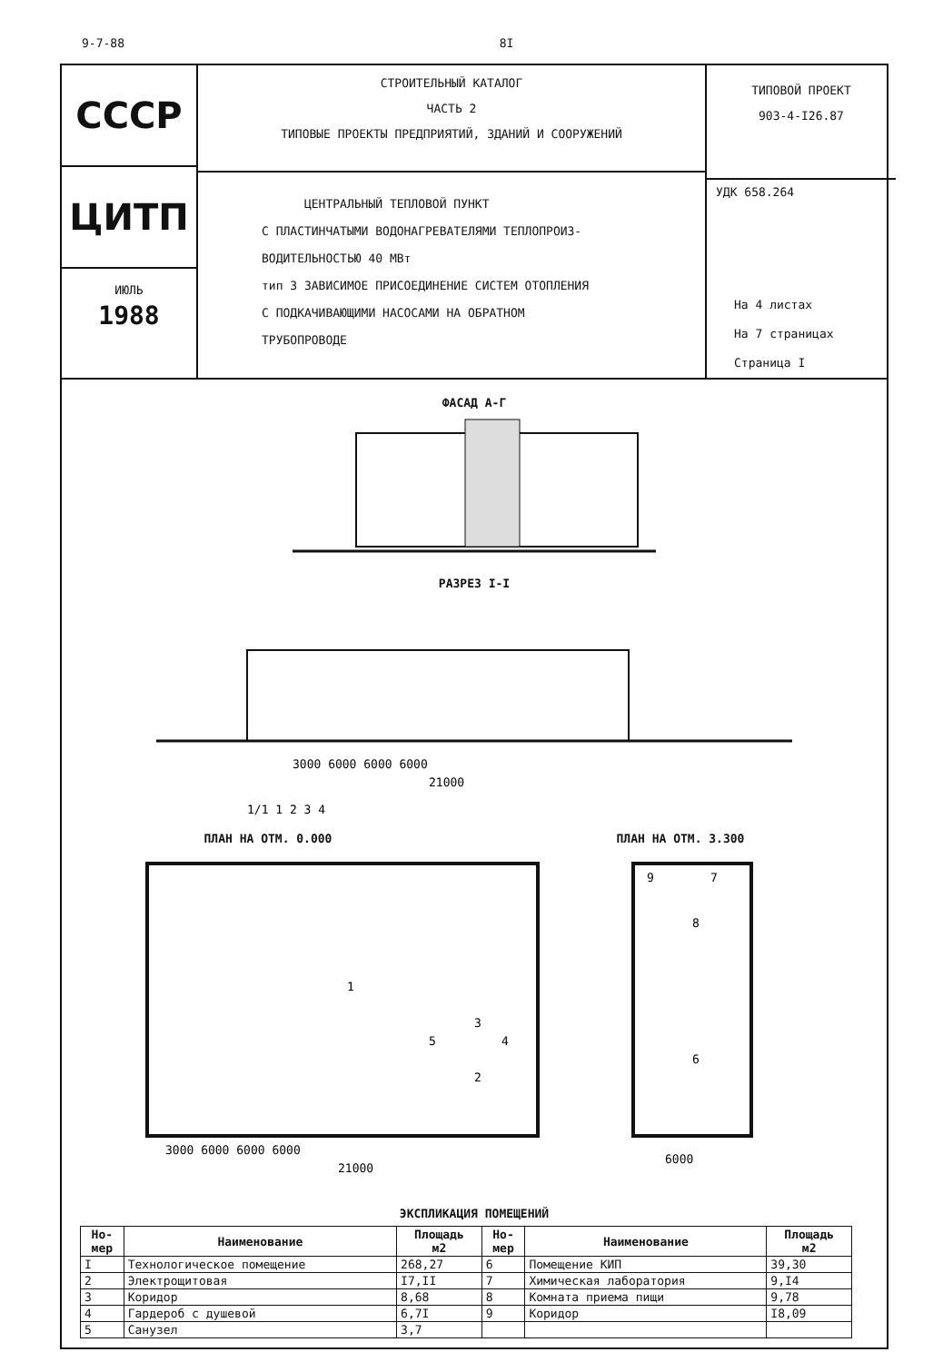9-7-88 8I
СССР
ЦИТП
ИЮЛЬ
1988
СТРОИТЕЛЬНЫЙ КАТАЛОГ
ЧАСТЬ 2
ТИПОВЫЕ ПРОЕКТЫ ПРЕДПРИЯТИЙ, ЗДАНИЙ И СООРУЖЕНИЙ
ЦЕНТРАЛЬНЫЙ ТЕПЛОВОЙ ПУНКТ
С ПЛАСТИНЧАТЫМИ ВОДОНАГРЕВАТЕЛЯМИ ТЕПЛОПРОИЗ-
ВОДИТЕЛЬНОСТЬЮ 40 МВт
тип 3 ЗАВИСИМОЕ ПРИСОЕДИНЕНИЕ СИСТЕМ ОТОПЛЕНИЯ
С ПОДКАЧИВАЮЩИМИ НАСОСАМИ НА ОБРАТНОМ
ТРУБОПРОВОДЕ
ТИПОВОЙ ПРОЕКТ
903-4-I26.87
УДК 658.264
На 4 листах
На 7 страницах
Страница I
ФАСАД А-Г
РАЗРЕЗ I-I
3000 6000 6000 6000
21000
1/1 1 2 3 4
ПЛАН НА ОТМ. 0.000 ПЛАН НА ОТМ. 3.300
1
2
3
4
5
6
7
8
9
3000 6000 6000 6000
21000
6000
ЭКСПЛИКАЦИЯ ПОМЕЩЕНИЙ
| Но- мер | Наименование | Площадь м2 | Но- мер | Наименование | Площадь м2 |
| --- | --- | --- | --- | --- | --- |
| I | Технологическое помещение | 268,27 | 6 | Помещение КИП | 39,30 |
| 2 | Электрощитовая | I7,II | 7 | Химическая лаборатория | 9,I4 |
| 3 | Коридор | 8,68 | 8 | Комната приема пищи | 9,78 |
| 4 | Гардероб с душевой | 6,7I | 9 | Коридор | I8,09 |
| 5 | Санузел | 3,7 | | | |